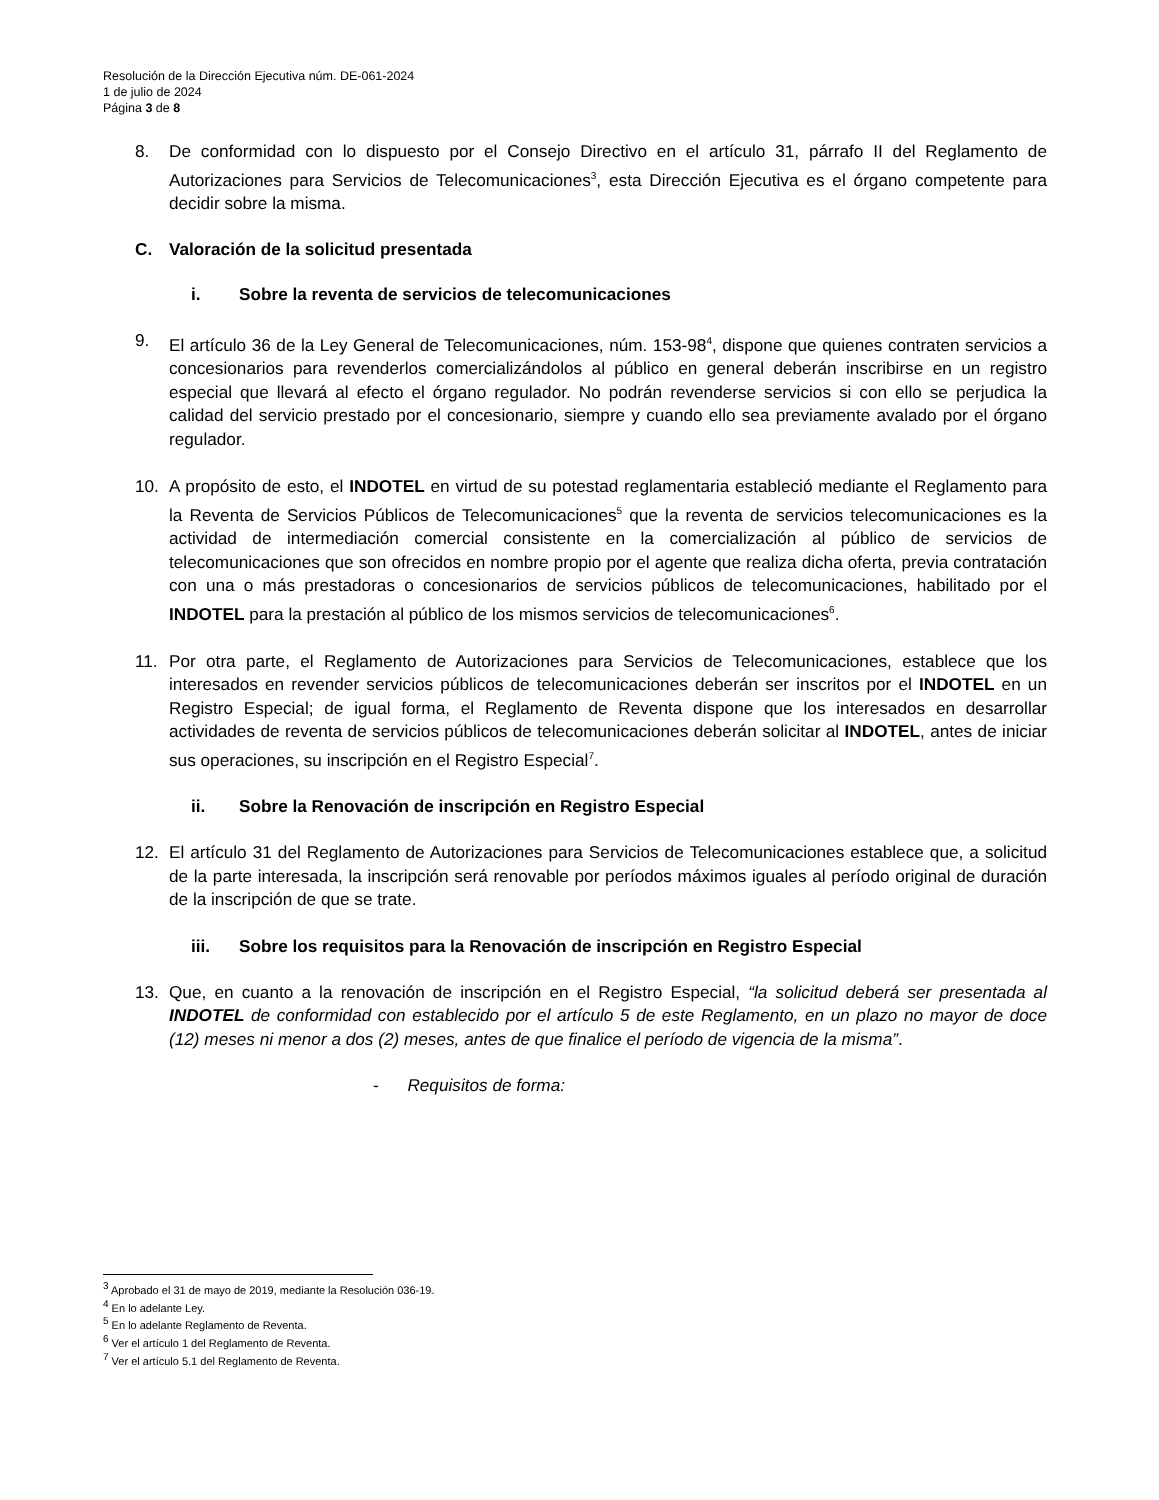Resolución de la Dirección Ejecutiva núm. DE-061-2024
1 de julio de 2024
Página 3 de 8
8. De conformidad con lo dispuesto por el Consejo Directivo en el artículo 31, párrafo II del Reglamento de Autorizaciones para Servicios de Telecomunicaciones<sup>3</sup>, esta Dirección Ejecutiva es el órgano competente para decidir sobre la misma.
C. Valoración de la solicitud presentada
i. Sobre la reventa de servicios de telecomunicaciones
9. El artículo 36 de la Ley General de Telecomunicaciones, núm. 153-98<sup>4</sup>, dispone que quienes contraten servicios a concesionarios para revenderlos comercializándolos al público en general deberán inscribirse en un registro especial que llevará al efecto el órgano regulador. No podrán revenderse servicios si con ello se perjudica la calidad del servicio prestado por el concesionario, siempre y cuando ello sea previamente avalado por el órgano regulador.
10. A propósito de esto, el INDOTEL en virtud de su potestad reglamentaria estableció mediante el Reglamento para la Reventa de Servicios Públicos de Telecomunicaciones<sup>5</sup> que la reventa de servicios telecomunicaciones es la actividad de intermediación comercial consistente en la comercialización al público de servicios de telecomunicaciones que son ofrecidos en nombre propio por el agente que realiza dicha oferta, previa contratación con una o más prestadoras o concesionarios de servicios públicos de telecomunicaciones, habilitado por el INDOTEL para la prestación al público de los mismos servicios de telecomunicaciones<sup>6</sup>.
11. Por otra parte, el Reglamento de Autorizaciones para Servicios de Telecomunicaciones, establece que los interesados en revender servicios públicos de telecomunicaciones deberán ser inscritos por el INDOTEL en un Registro Especial; de igual forma, el Reglamento de Reventa dispone que los interesados en desarrollar actividades de reventa de servicios públicos de telecomunicaciones deberán solicitar al INDOTEL, antes de iniciar sus operaciones, su inscripción en el Registro Especial<sup>7</sup>.
ii. Sobre la Renovación de inscripción en Registro Especial
12. El artículo 31 del Reglamento de Autorizaciones para Servicios de Telecomunicaciones establece que, a solicitud de la parte interesada, la inscripción será renovable por períodos máximos iguales al período original de duración de la inscripción de que se trate.
iii. Sobre los requisitos para la Renovación de inscripción en Registro Especial
13. Que, en cuanto a la renovación de inscripción en el Registro Especial, “la solicitud deberá ser presentada al INDOTEL de conformidad con establecido por el artículo 5 de este Reglamento, en un plazo no mayor de doce (12) meses ni menor a dos (2) meses, antes de que finalice el período de vigencia de la misma”.
- Requisitos de forma:
<sup>3</sup> Aprobado el 31 de mayo de 2019, mediante la Resolución 036-19.
<sup>4</sup> En lo adelante Ley.
<sup>5</sup> En lo adelante Reglamento de Reventa.
<sup>6</sup> Ver el artículo 1 del Reglamento de Reventa.
<sup>7</sup> Ver el artículo 5.1 del Reglamento de Reventa.